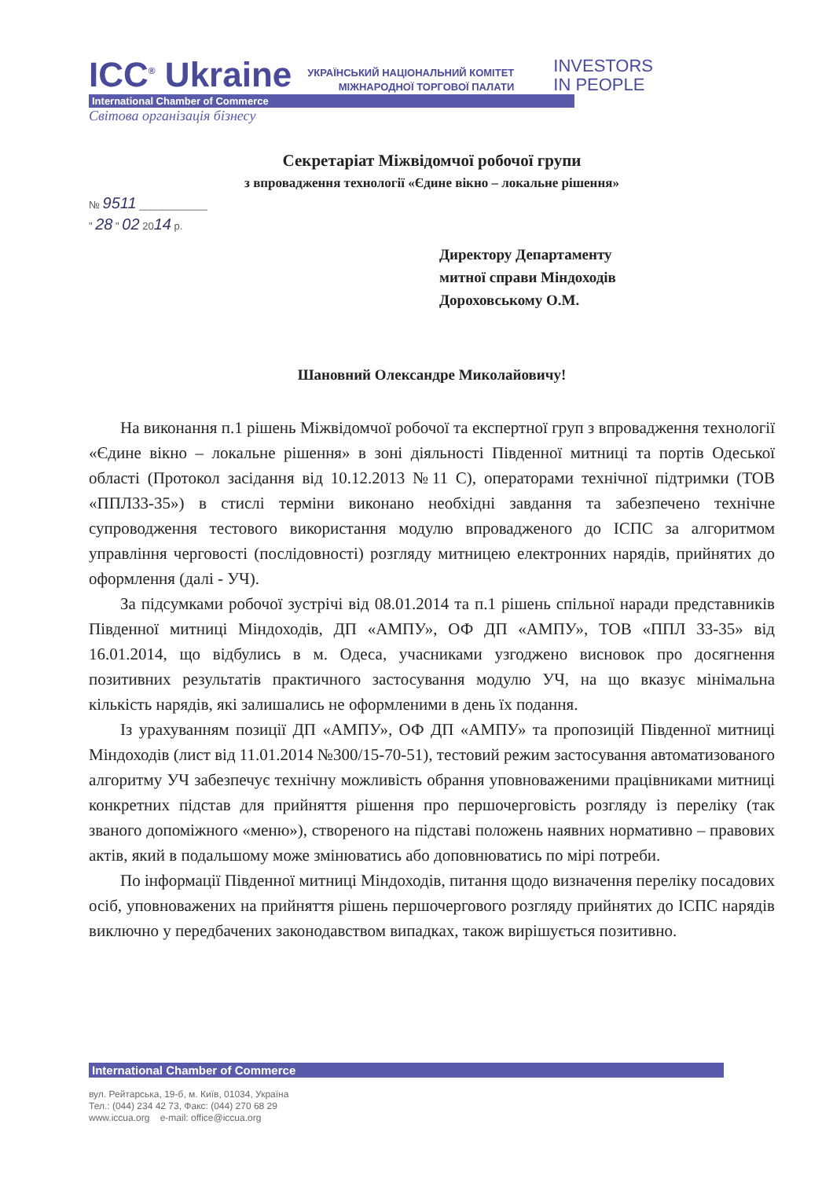ICC<sup>®</sup> Ukraine УКРАЇНСЬКИЙ НАЦІОНАЛЬНИЙ КОМІТЕТ
МІЖНАРОДНОЇ ТОРГОВОЇ ПАЛАТИ INVESTORS
IN PEOPLE
International Chamber of Commerce
Світова організація бізнесу
Секретаріат Міжвідомчої робочої групи
з впровадження технології «Єдине вікно – локальне рішення»
№ 9511 ____________
" 28 " 02 2014 р.
Директору Департаменту
митної справи Міндоходів
Дороховському О.М.
Шановний Олександре Миколайовичу!
На виконання п.1 рішень Міжвідомчої робочої та експертної груп з впровадження технології «Єдине вікно – локальне рішення» в зоні діяльності Південної митниці та портів Одеської області (Протокол засідання від 10.12.2013 №11 С), операторами технічної підтримки (ТОВ «ППЛ33-35») в стислі терміни виконано необхідні завдання та забезпечено технічне супроводження тестового використання модулю впровадженого до ІСПС за алгоритмом управління черговості (послідовності) розгляду митницею електронних нарядів, прийнятих до оформлення (далі - УЧ).
За підсумками робочої зустрічі від 08.01.2014 та п.1 рішень спільної наради представників Південної митниці Міндоходів, ДП «АМПУ», ОФ ДП «АМПУ», ТОВ «ППЛ 33-35» від 16.01.2014, що відбулись в м. Одеса, учасниками узгоджено висновок про досягнення позитивних результатів практичного застосування модулю УЧ, на що вказує мінімальна кількість нарядів, які залишались не оформленими в день їх подання.
Із урахуванням позиції ДП «АМПУ», ОФ ДП «АМПУ» та пропозицій Південної митниці Міндоходів (лист від 11.01.2014 №300/15-70-51), тестовий режим застосування автоматизованого алгоритму УЧ забезпечує технічну можливість обрання уповноваженими працівниками митниці конкретних підстав для прийняття рішення про першочерговість розгляду із переліку (так званого допоміжного «меню»), створеного на підставі положень наявних нормативно – правових актів, який в подальшому може змінюватись або доповнюватись по мірі потреби.
По інформації Південної митниці Міндоходів, питання щодо визначення переліку посадових осіб, уповноважених на прийняття рішень першочергового розгляду прийнятих до ІСПС нарядів виключно у передбачених законодавством випадках, також вирішується позитивно.
International Chamber of Commerce
вул. Рейтарська, 19-б, м. Київ, 01034, Україна
Тел.: (044) 234 42 73, Факс: (044) 270 68 29
www.iccua.org e-mail: office@iccua.org